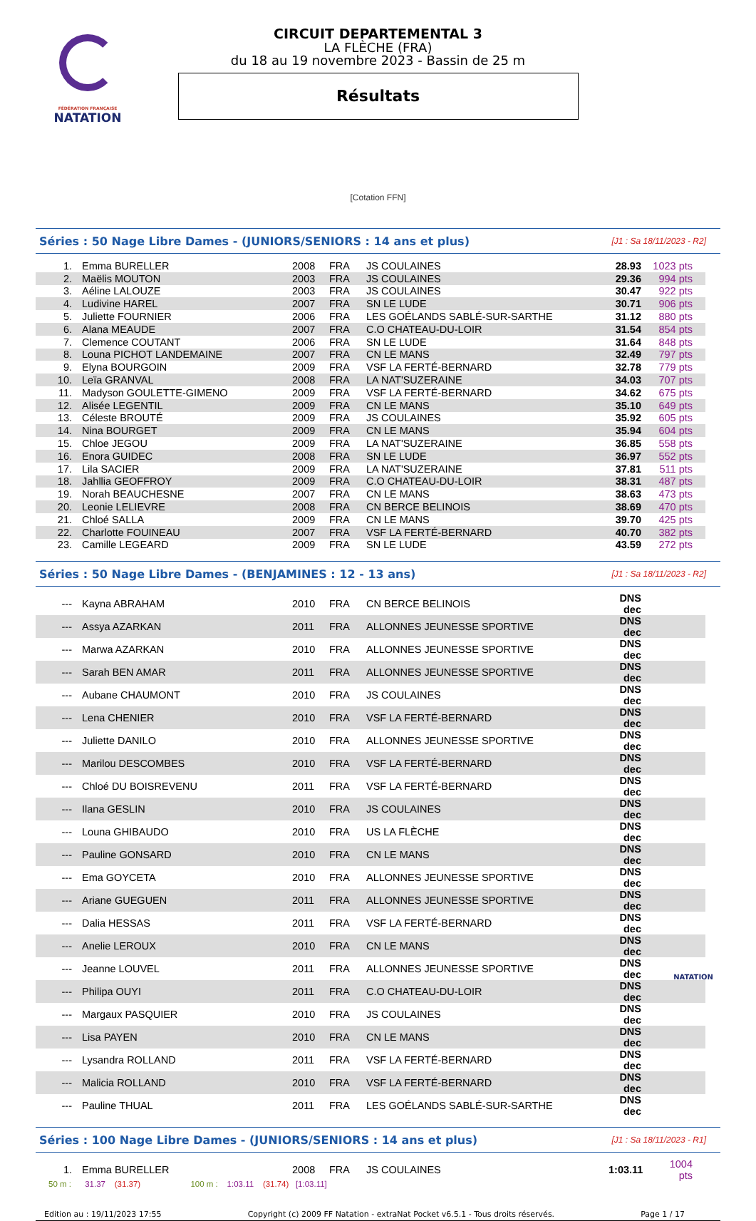FÉDÉRATION FRANÇAISE
NATATION
CIRCUIT DEPARTEMENTAL 3
LA FLÈCHE (FRA)
du 18 au 19 novembre 2023 - Bassin de 25 m
Résultats
[Cotation FFN]
Séries : 50 Nage Libre Dames - (JUNIORS/SENIORS : 14 ans et plus) [J1 : Sa 18/11/2023 - R2]
| 1. | Emma BURELLER | 2008 | FRA | JS COULAINES | 28.93 | 1023 pts |
| 2. | Maëlis MOUTON | 2003 | FRA | JS COULAINES | 29.36 | 994 pts |
| 3. | Aéline LALOUZE | 2003 | FRA | JS COULAINES | 30.47 | 922 pts |
| 4. | Ludivine HAREL | 2007 | FRA | SN LE LUDE | 30.71 | 906 pts |
| 5. | Juliette FOURNIER | 2006 | FRA | LES GOÉLANDS SABLÉ-SUR-SARTHE | 31.12 | 880 pts |
| 6. | Alana MEAUDE | 2007 | FRA | C.O CHATEAU-DU-LOIR | 31.54 | 854 pts |
| 7. | Clemence COUTANT | 2006 | FRA | SN LE LUDE | 31.64 | 848 pts |
| 8. | Louna PICHOT LANDEMAINE | 2007 | FRA | CN LE MANS | 32.49 | 797 pts |
| 9. | Elyna BOURGOIN | 2009 | FRA | VSF LA FERTÉ-BERNARD | 32.78 | 779 pts |
| 10. | Leïa GRANVAL | 2008 | FRA | LA NAT'SUZERAINE | 34.03 | 707 pts |
| 11. | Madyson GOULETTE-GIMENO | 2009 | FRA | VSF LA FERTÉ-BERNARD | 34.62 | 675 pts |
| 12. | Alisée LEGENTIL | 2009 | FRA | CN LE MANS | 35.10 | 649 pts |
| 13. | Céleste BROUTÉ | 2009 | FRA | JS COULAINES | 35.92 | 605 pts |
| 14. | Nina BOURGET | 2009 | FRA | CN LE MANS | 35.94 | 604 pts |
| 15. | Chloe JEGOU | 2009 | FRA | LA NAT'SUZERAINE | 36.85 | 558 pts |
| 16. | Enora GUIDEC | 2008 | FRA | SN LE LUDE | 36.97 | 552 pts |
| 17. | Lila SACIER | 2009 | FRA | LA NAT'SUZERAINE | 37.81 | 511 pts |
| 18. | Jahllia GEOFFROY | 2009 | FRA | C.O CHATEAU-DU-LOIR | 38.31 | 487 pts |
| 19. | Norah BEAUCHESNE | 2007 | FRA | CN LE MANS | 38.63 | 473 pts |
| 20. | Leonie LELIEVRE | 2008 | FRA | CN BERCE BELINOIS | 38.69 | 470 pts |
| 21. | Chloé SALLA | 2009 | FRA | CN LE MANS | 39.70 | 425 pts |
| 22. | Charlotte FOUINEAU | 2007 | FRA | VSF LA FERTÉ-BERNARD | 40.70 | 382 pts |
| 23. | Camille LEGEARD | 2009 | FRA | SN LE LUDE | 43.59 | 272 pts |
Séries : 50 Nage Libre Dames - (BENJAMINES : 12 - 13 ans) [J1 : Sa 18/11/2023 - R2]
| --- | Kayna ABRAHAM | 2010 | FRA | CN BERCE BELINOIS | DNS dec | |
| --- | Assya AZARKAN | 2011 | FRA | ALLONNES JEUNESSE SPORTIVE | DNS dec | |
| --- | Marwa AZARKAN | 2010 | FRA | ALLONNES JEUNESSE SPORTIVE | DNS dec | |
| --- | Sarah BEN AMAR | 2011 | FRA | ALLONNES JEUNESSE SPORTIVE | DNS dec | |
| --- | Aubane CHAUMONT | 2010 | FRA | JS COULAINES | DNS dec | |
| --- | Lena CHENIER | 2010 | FRA | VSF LA FERTÉ-BERNARD | DNS dec | |
| --- | Juliette DANILO | 2010 | FRA | ALLONNES JEUNESSE SPORTIVE | DNS dec | |
| --- | Marilou DESCOMBES | 2010 | FRA | VSF LA FERTÉ-BERNARD | DNS dec | |
| --- | Chloé DU BOISREVENU | 2011 | FRA | VSF LA FERTÉ-BERNARD | DNS dec | |
| --- | Ilana GESLIN | 2010 | FRA | JS COULAINES | DNS dec | |
| --- | Louna GHIBAUDO | 2010 | FRA | US LA FLÈCHE | DNS dec | |
| --- | Pauline GONSARD | 2010 | FRA | CN LE MANS | DNS dec | |
| --- | Ema GOYCETA | 2010 | FRA | ALLONNES JEUNESSE SPORTIVE | DNS dec | |
| --- | Ariane GUEGUEN | 2011 | FRA | ALLONNES JEUNESSE SPORTIVE | DNS dec | |
| --- | Dalia HESSAS | 2011 | FRA | VSF LA FERTÉ-BERNARD | DNS dec | |
| --- | Anelie LEROUX | 2010 | FRA | CN LE MANS | DNS dec | |
| --- | Jeanne LOUVEL | 2011 | FRA | ALLONNES JEUNESSE SPORTIVE | DNS dec | |
| --- | Philipa OUYI | 2011 | FRA | C.O CHATEAU-DU-LOIR | DNS dec | |
| --- | Margaux PASQUIER | 2010 | FRA | JS COULAINES | DNS dec | |
| --- | Lisa PAYEN | 2010 | FRA | CN LE MANS | DNS dec | |
| --- | Lysandra ROLLAND | 2011 | FRA | VSF LA FERTÉ-BERNARD | DNS dec | |
| --- | Malicia ROLLAND | 2010 | FRA | VSF LA FERTÉ-BERNARD | DNS dec | |
| --- | Pauline THUAL | 2011 | FRA | LES GOÉLANDS SABLÉ-SUR-SARTHE | DNS dec | |
Séries : 100 Nage Libre Dames - (JUNIORS/SENIORS : 14 ans et plus) [J1 : Sa 18/11/2023 - R1]
| 1. | Emma BURELLER | 2008 | FRA | JS COULAINES | 1:03.11 | 1004 pts |
50 m : 31.37 (31.37) 100 m : 1:03.11 (31.74) [1:03.11]
Edition au : 19/11/2023 17:55 Copyright (c) 2009 FF Natation - extraNat Pocket v6.5.1 - Tous droits réservés. Page 1 / 17
NATATION